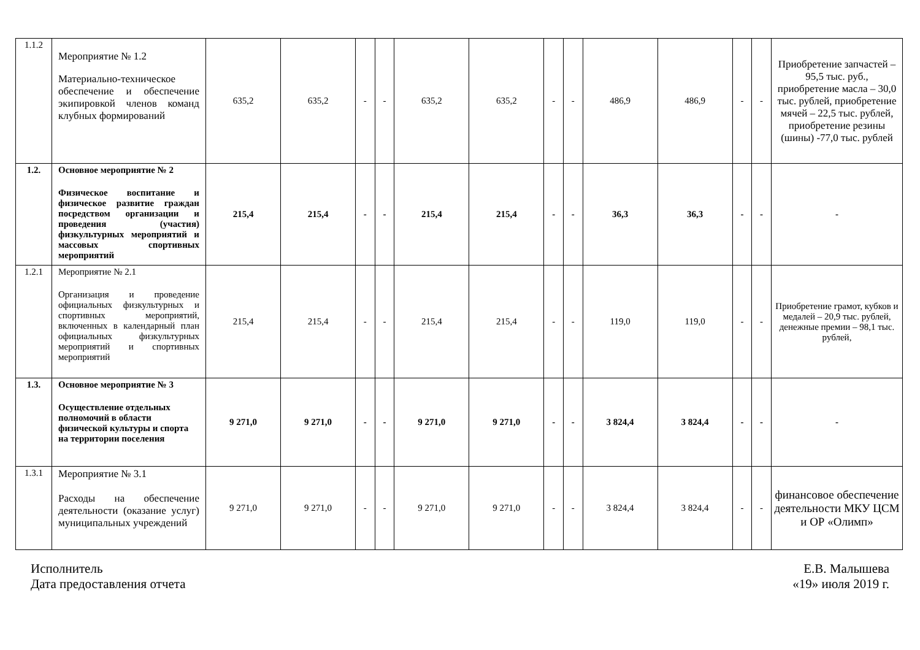| 1.1.2 | Мероприятие № 1.2 Материально-техническое обеспечение и обеспечение экипировкой членов команд клубных формирований | 635,2 | 635,2 | - | - | 635,2 | 635,2 | - | - | 486,9 | 486,9 | - | - | Приобретение запчастей – 95,5 тыс. руб., приобретение масла – 30,0 тыс. рублей, приобретение мячей – 22,5 тыс. рублей, приобретение резины (шины) -77,0 тыс. рублей |
| 1.2. | Основное мероприятие № 2 Физическое воспитание и физическое развитие граждан посредством организации и проведения (участия) физкультурных мероприятий и массовых спортивных мероприятий | 215,4 | 215,4 | - | - | 215,4 | 215,4 | - | - | 36,3 | 36,3 | - | - | - |
| 1.2.1 | Мероприятие № 2.1 Организация и проведение официальных физкультурных и спортивных мероприятий, включенных в календарный план официальных физкультурных мероприятий и спортивных мероприятий | 215,4 | 215,4 | - | - | 215,4 | 215,4 | - | - | 119,0 | 119,0 | - | - | Приобретение грамот, кубков и медалей – 20,9 тыс. рублей, денежные премии – 98,1 тыс. рублей, |
| 1.3. | Основное мероприятие № 3 Осуществление отдельных полномочий в области физической культуры и спорта на территории поселения | 9 271,0 | 9 271,0 | - | - | 9 271,0 | 9 271,0 | - | - | 3 824,4 | 3 824,4 | - | - | - |
| 1.3.1 | Мероприятие № 3.1 Расходы на обеспечение деятельности (оказание услуг) муниципальных учреждений | 9 271,0 | 9 271,0 | - | - | 9 271,0 | 9 271,0 | - | - | 3 824,4 | 3 824,4 | - | - | финансовое обеспечение деятельности МКУ ЦСМ и ОР «Олимп» |
Исполнитель
Дата предоставления отчета
Е.В. Малышева
«19» июля 2019 г.